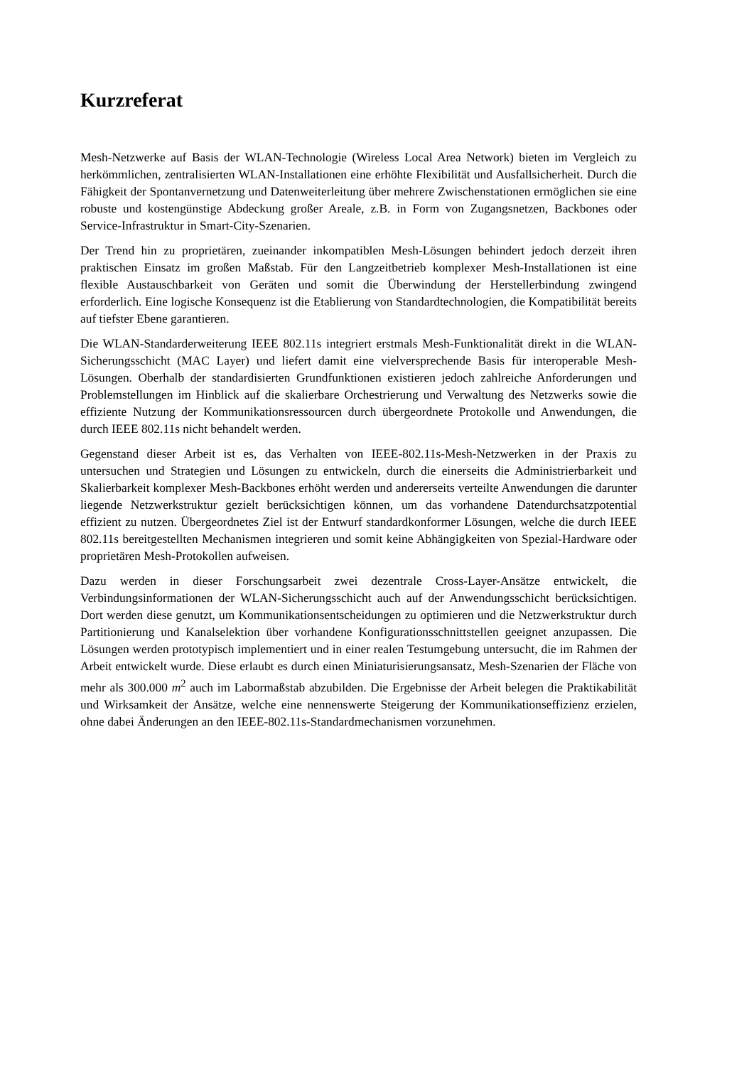Kurzreferat
Mesh-Netzwerke auf Basis der WLAN-Technologie (Wireless Local Area Network) bieten im Vergleich zu herkömmlichen, zentralisierten WLAN-Installationen eine erhöhte Flexibilität und Ausfallsicherheit. Durch die Fähigkeit der Spontanvernetzung und Datenweiterleitung über mehrere Zwischenstationen ermöglichen sie eine robuste und kostengünstige Abdeckung großer Areale, z.B. in Form von Zugangsnetzen, Backbones oder Service-Infrastruktur in Smart-City-Szenarien.
Der Trend hin zu proprietären, zueinander inkompatiblen Mesh-Lösungen behindert jedoch derzeit ihren praktischen Einsatz im großen Maßstab. Für den Langzeitbetrieb komplexer Mesh-Installationen ist eine flexible Austauschbarkeit von Geräten und somit die Überwindung der Herstellerbindung zwingend erforderlich. Eine logische Konsequenz ist die Etablierung von Standardtechnologien, die Kompatibilität bereits auf tiefster Ebene garantieren.
Die WLAN-Standarderweiterung IEEE 802.11s integriert erstmals Mesh-Funktionalität direkt in die WLAN-Sicherungsschicht (MAC Layer) und liefert damit eine vielversprechende Basis für interoperable Mesh-Lösungen. Oberhalb der standardisierten Grundfunktionen existieren jedoch zahlreiche Anforderungen und Problemstellungen im Hinblick auf die skalierbare Orchestrierung und Verwaltung des Netzwerks sowie die effiziente Nutzung der Kommunikationsressourcen durch übergeordnete Protokolle und Anwendungen, die durch IEEE 802.11s nicht behandelt werden.
Gegenstand dieser Arbeit ist es, das Verhalten von IEEE-802.11s-Mesh-Netzwerken in der Praxis zu untersuchen und Strategien und Lösungen zu entwickeln, durch die einerseits die Administrierbarkeit und Skalierbarkeit komplexer Mesh-Backbones erhöht werden und andererseits verteilte Anwendungen die darunter liegende Netzwerkstruktur gezielt berücksichtigen können, um das vorhandene Datendurchsatzpotential effizient zu nutzen. Übergeordnetes Ziel ist der Entwurf standardkonformer Lösungen, welche die durch IEEE 802.11s bereitgestellten Mechanismen integrieren und somit keine Abhängigkeiten von Spezial-Hardware oder proprietären Mesh-Protokollen aufweisen.
Dazu werden in dieser Forschungsarbeit zwei dezentrale Cross-Layer-Ansätze entwickelt, die Verbindungsinformationen der WLAN-Sicherungsschicht auch auf der Anwendungsschicht berücksichtigen. Dort werden diese genutzt, um Kommunikationsentscheidungen zu optimieren und die Netzwerkstruktur durch Partitionierung und Kanalselektion über vorhandene Konfigurationsschnittstellen geeignet anzupassen. Die Lösungen werden prototypisch implementiert und in einer realen Testumgebung untersucht, die im Rahmen der Arbeit entwickelt wurde. Diese erlaubt es durch einen Miniaturisierungsansatz, Mesh-Szenarien der Fläche von mehr als 300.000 m<sup>2</sup> auch im Labormaßstab abzubilden. Die Ergebnisse der Arbeit belegen die Praktikabilität und Wirksamkeit der Ansätze, welche eine nennenswerte Steigerung der Kommunikationseffizienz erzielen, ohne dabei Änderungen an den IEEE-802.11s-Standardmechanismen vorzunehmen.